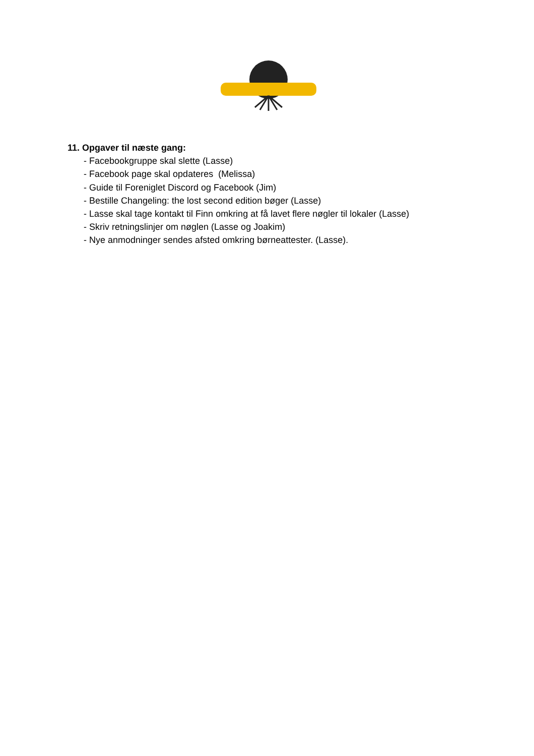11. Opgaver til næste gang:
- Facebookgruppe skal slette (Lasse)
- Facebook page skal opdateres (Melissa)
- Guide til Foreniglet Discord og Facebook (Jim)
- Bestille Changeling: the lost second edition bøger (Lasse)
- Lasse skal tage kontakt til Finn omkring at få lavet flere nøgler til lokaler (Lasse)
- Skriv retningslinjer om nøglen (Lasse og Joakim)
- Nye anmodninger sendes afsted omkring børneattester. (Lasse).